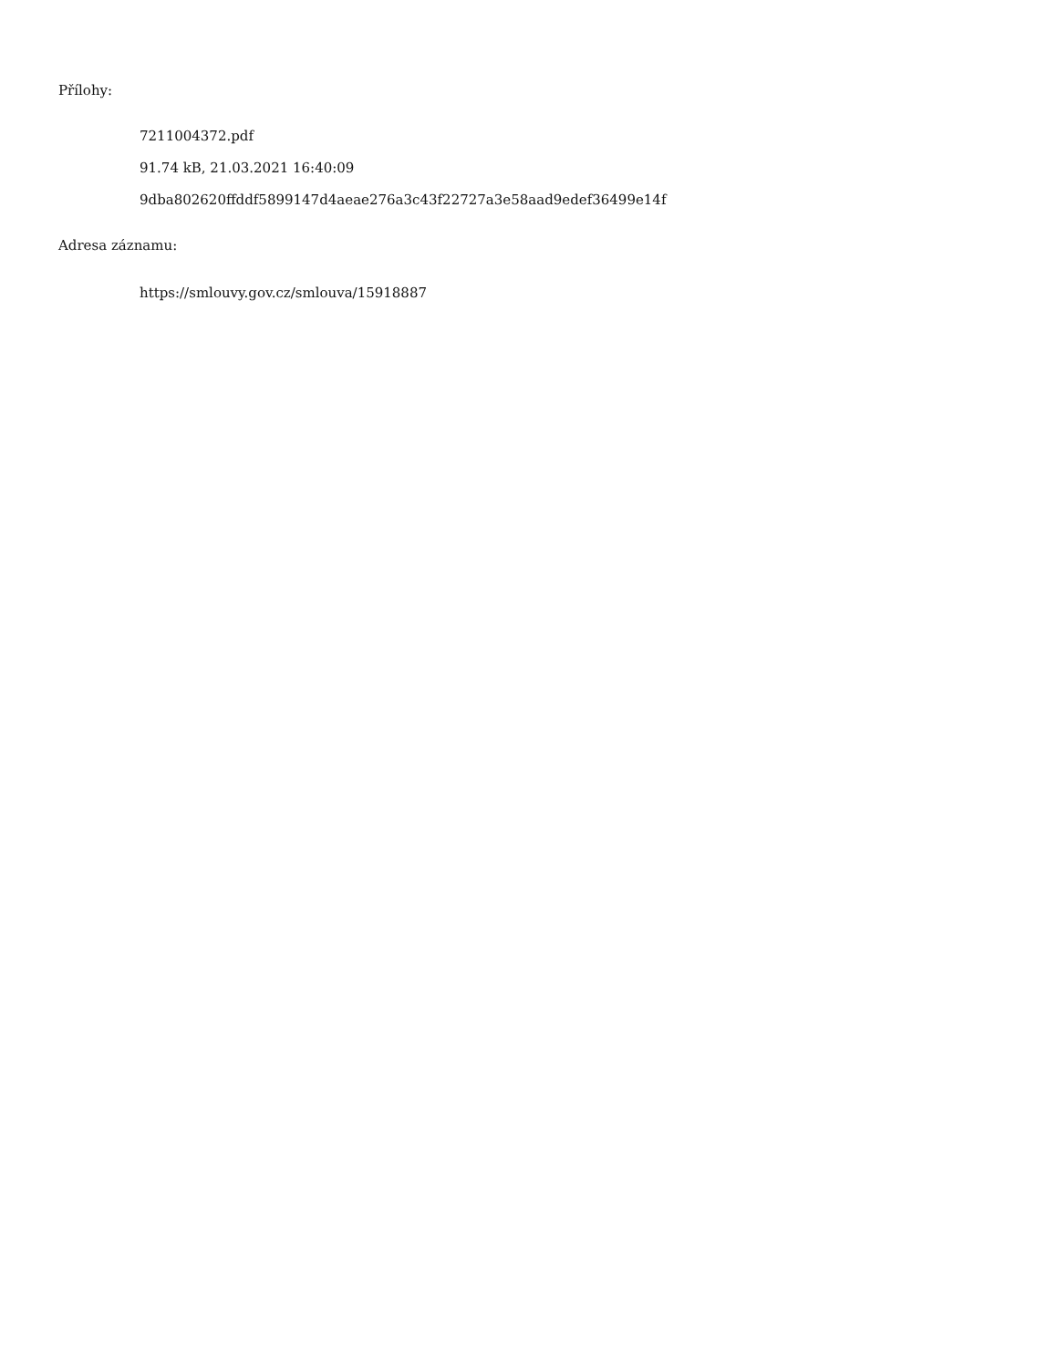Přílohy:
7211004372.pdf
91.74 kB, 21.03.2021 16:40:09
9dba802620ffddf5899147d4aeae276a3c43f22727a3e58aad9edef36499e14f
Adresa záznamu:
https://smlouvy.gov.cz/smlouva/15918887